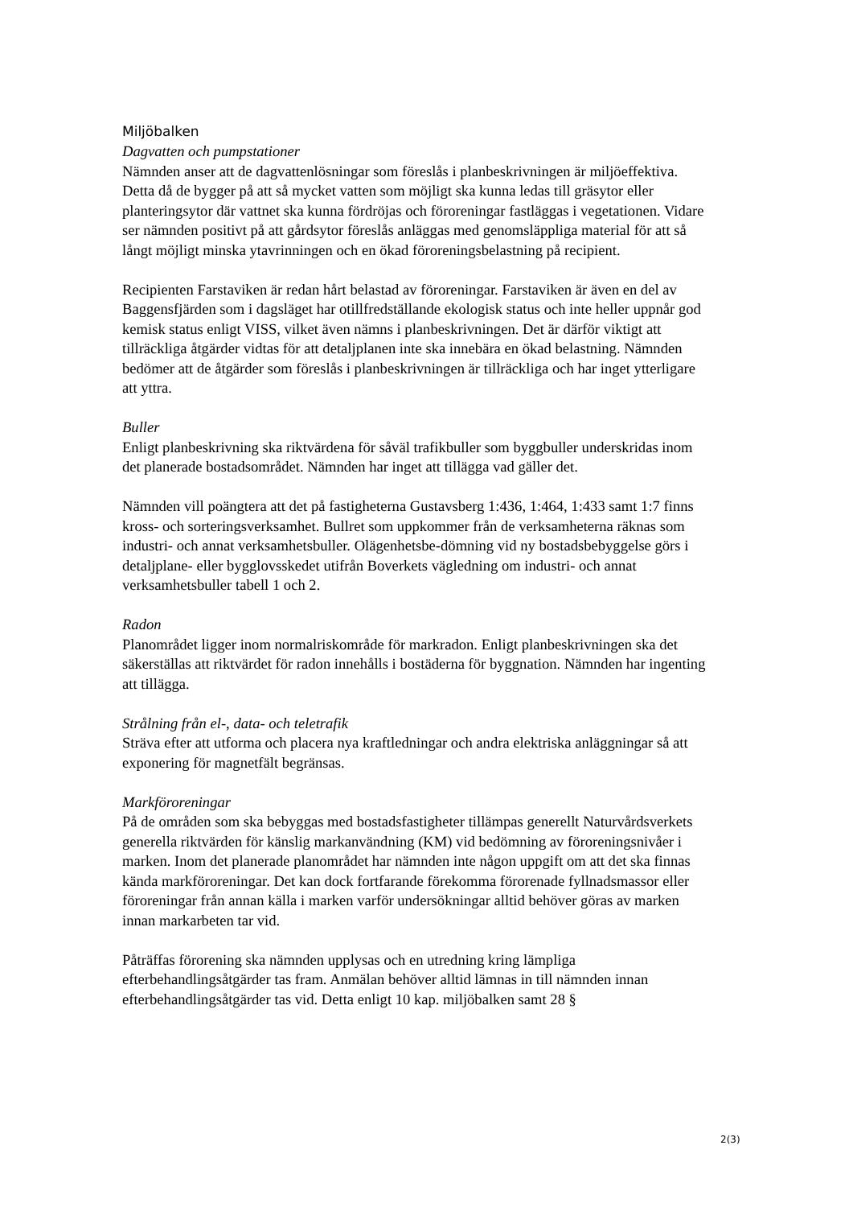Miljöbalken
Dagvatten och pumpstationer
Nämnden anser att de dagvattenlösningar som föreslås i planbeskrivningen är miljöeffektiva. Detta då de bygger på att så mycket vatten som möjligt ska kunna ledas till gräsytor eller planteringsytor där vattnet ska kunna fördröjas och föroreningar fastläggas i vegetationen. Vidare ser nämnden positivt på att gårdsytor föreslås anläggas med genomsläppliga material för att så långt möjligt minska ytavrinningen och en ökad föroreningsbelastning på recipient.
Recipienten Farstaviken är redan hårt belastad av föroreningar. Farstaviken är även en del av Baggensfjärden som i dagsläget har otillfredställande ekologisk status och inte heller uppnår god kemisk status enligt VISS, vilket även nämns i planbeskrivningen. Det är därför viktigt att tillräckliga åtgärder vidtas för att detaljplanen inte ska innebära en ökad belastning. Nämnden bedömer att de åtgärder som föreslås i planbeskrivningen är tillräckliga och har inget ytterligare att yttra.
Buller
Enligt planbeskrivning ska riktvärdena för såväl trafikbuller som byggbuller underskridas inom det planerade bostadsområdet. Nämnden har inget att tillägga vad gäller det.
Nämnden vill poängtera att det på fastigheterna Gustavsberg 1:436, 1:464, 1:433 samt 1:7 finns kross- och sorteringsverksamhet. Bullret som uppkommer från de verksamheterna räknas som industri- och annat verksamhetsbuller. Olägenhetsbe-dömning vid ny bostadsbebyggelse görs i detaljplane- eller bygglovsskedet utifrån Boverkets vägledning om industri- och annat verksamhetsbuller tabell 1 och 2.
Radon
Planområdet ligger inom normalriskområde för markradon. Enligt planbeskrivningen ska det säkerställas att riktvärdet för radon innehålls i bostäderna för byggnation. Nämnden har ingenting att tillägga.
Strålning från el-, data- och teletrafik
Sträva efter att utforma och placera nya kraftledningar och andra elektriska anläggningar så att exponering för magnetfält begränsas.
Markföroreningar
På de områden som ska bebyggas med bostadsfastigheter tillämpas generellt Naturvårdsverkets generella riktvärden för känslig markanvändning (KM) vid bedömning av föroreningsnivåer i marken. Inom det planerade planområdet har nämnden inte någon uppgift om att det ska finnas kända markföroreningar. Det kan dock fortfarande förekomma förorenade fyllnadsmassor eller föroreningar från annan källa i marken varför undersökningar alltid behöver göras av marken innan markarbeten tar vid.
Påträffas förorening ska nämnden upplysas och en utredning kring lämpliga efterbehandlingsåtgärder tas fram. Anmälan behöver alltid lämnas in till nämnden innan efterbehandlingsåtgärder tas vid. Detta enligt 10 kap. miljöbalken samt 28 §
2(3)